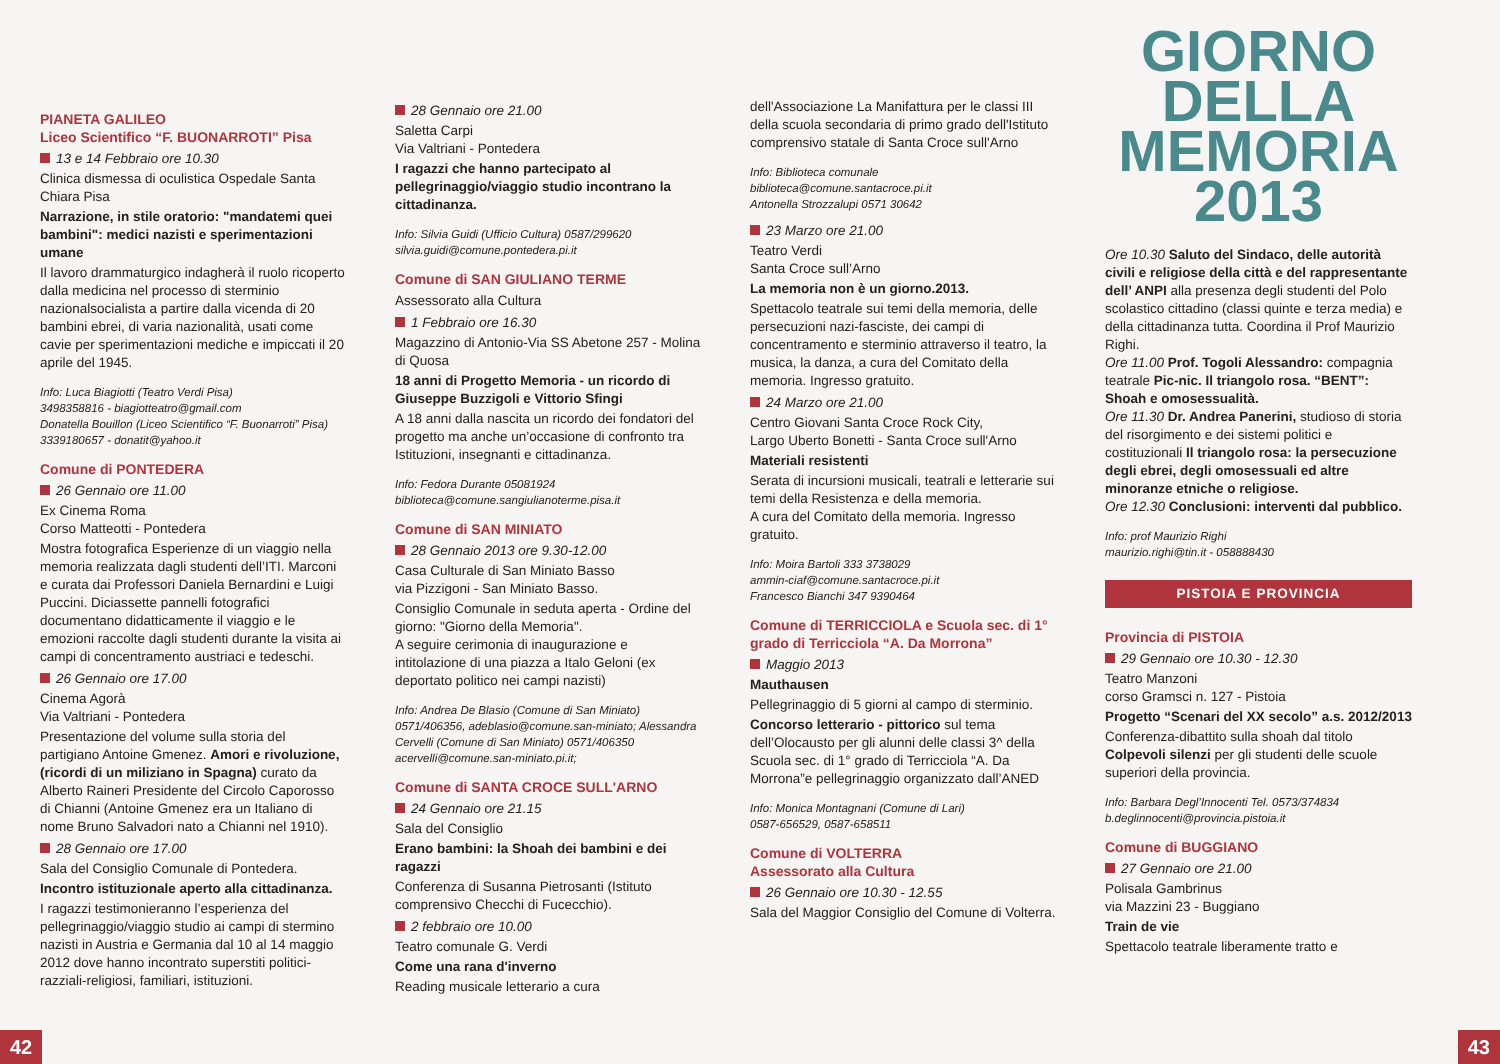PIANETA GALILEO
Liceo Scientifico “F. BUONARROTI” Pisa
13 e 14 Febbraio ore 10.30
Clinica dismessa di oculistica Ospedale Santa Chiara Pisa
Narrazione, in stile oratorio: "mandatemi quei bambini": medici nazisti e sperimentazioni umane
Il lavoro drammaturgico indagherà il ruolo ricoperto dalla medicina nel processo di sterminio nazionalsocialista a partire dalla vicenda di 20 bambini ebrei, di varia nazionalità, usati come cavie per sperimentazioni mediche e impiccati il 20 aprile del 1945.
Info: Luca Biagiotti (Teatro Verdi Pisa)
3498358816 - biagiotteatro@gmail.com
Donatella Bouillon (Liceo Scientifico “F. Buonarroti” Pisa) 3339180657 - donatit@yahoo.it
Comune di PONTEDERA
26 Gennaio ore 11.00
Ex Cinema Roma
Corso Matteotti - Pontedera
Mostra fotografica Esperienze di un viaggio nella memoria realizzata dagli studenti dell’ITI. Marconi e curata dai Professori Daniela Bernardini e Luigi Puccini. Diciassette pannelli fotografici documentano didatticamente il viaggio e le emozioni raccolte dagli studenti durante la visita ai campi di concentramento austriaci e tedeschi.
26 Gennaio ore 17.00
Cinema Agorà
Via Valtriani - Pontedera
Presentazione del volume sulla storia del partigiano Antoine Gmenez. Amori e rivoluzione, (ricordi di un miliziano in Spagna) curato da Alberto Raineri Presidente del Circolo Caporosso di Chianni (Antoine Gmenez era un Italiano di nome Bruno Salvadori nato a Chianni nel 1910).
28 Gennaio ore 17.00
Sala del Consiglio Comunale di Pontedera.
Incontro istituzionale aperto alla cittadinanza.
I ragazzi testimonieranno l’esperienza del pellegrinaggio/viaggio studio ai campi di stermino nazisti in Austria e Germania dal 10 al 14 maggio 2012 dove hanno incontrato superstiti politici-razziali-religiosi, familiari, istituzioni.
28 Gennaio ore 21.00
Saletta Carpi
Via Valtriani - Pontedera
I ragazzi che hanno partecipato al pellegrinaggio/viaggio studio incontrano la cittadinanza.
Info: Silvia Guidi (Ufficio Cultura) 0587/299620
silvia.guidi@comune.pontedera.pi.it
Comune di SAN GIULIANO TERME
Assessorato alla Cultura
1 Febbraio ore 16.30
Magazzino di Antonio-Via SS Abetone 257 - Molina di Quosa
18 anni di Progetto Memoria - un ricordo di Giuseppe Buzzigoli e Vittorio Sfingi
A 18 anni dalla nascita un ricordo dei fondatori del progetto ma anche un’occasione di confronto tra Istituzioni, insegnanti e cittadinanza.
Info: Fedora Durante 05081924
biblioteca@comune.sangiulianoterme.pisa.it
Comune di SAN MINIATO
28 Gennaio 2013 ore 9.30-12.00
Casa Culturale di San Miniato Basso
via Pizzigoni - San Miniato Basso.
Consiglio Comunale in seduta aperta - Ordine del giorno: "Giorno della Memoria".
A seguire cerimonia di inaugurazione e intitolazione di una piazza a Italo Geloni (ex deportato politico nei campi nazisti)
Info: Andrea De Blasio (Comune di San Miniato) 0571/406356, adeblasio@comune.san-miniato; Alessandra Cervelli (Comune di San Miniato) 0571/406350 acervelli@comune.san-miniato.pi.it;
Comune di SANTA CROCE SULL'ARNO
24 Gennaio ore 21.15
Sala del Consiglio
Erano bambini: la Shoah dei bambini e dei ragazzi
Conferenza di Susanna Pietrosanti (Istituto comprensivo Checchi di Fucecchio).
2 febbraio ore 10.00
Teatro comunale G. Verdi
Come una rana d'inverno
Reading musicale letterario a cura
dell'Associazione La Manifattura per le classi III della scuola secondaria di primo grado dell'Istituto comprensivo statale di Santa Croce sull'Arno
Info: Biblioteca comunale
biblioteca@comune.santacroce.pi.it
Antonella Strozzalupi 0571 30642
23 Marzo ore 21.00
Teatro Verdi
Santa Croce sull’Arno
La memoria non è un giorno.2013.
Spettacolo teatrale sui temi della memoria, delle persecuzioni nazi-fasciste, dei campi di concentramento e sterminio attraverso il teatro, la musica, la danza, a cura del Comitato della memoria. Ingresso gratuito.
24 Marzo ore 21.00
Centro Giovani Santa Croce Rock City,
Largo Uberto Bonetti - Santa Croce sull'Arno
Materiali resistenti
Serata di incursioni musicali, teatrali e letterarie sui temi della Resistenza e della memoria.
A cura del Comitato della memoria. Ingresso gratuito.
Info: Moira Bartoli 333 3738029
ammin-ciaf@comune.santacroce.pi.it
Francesco Bianchi 347 9390464
Comune di TERRICCIOLA e Scuola sec. di 1° grado di Terricciola “A. Da Morrona”
Maggio 2013
Mauthausen
Pellegrinaggio di 5 giorni al campo di sterminio.
Concorso letterario - pittorico sul tema dell’Olocausto per gli alunni delle classi 3^ della Scuola sec. di 1° grado di Terricciola “A. Da Morrona”e pellegrinaggio organizzato dall’ANED
Info: Monica Montagnani (Comune di Lari)
0587-656529, 0587-658511
Comune di VOLTERRA
Assessorato alla Cultura
26 Gennaio ore 10.30 - 12.55
Sala del Maggior Consiglio del Comune di Volterra.
GIORNO
DELLA
MEMORIA
2013
Ore 10.30 Saluto del Sindaco, delle autorità civili e religiose della città e del rappresentante dell’ ANPI alla presenza degli studenti del Polo scolastico cittadino (classi quinte e terza media) e della cittadinanza tutta. Coordina il Prof Maurizio Righi.
Ore 11.00 Prof. Togoli Alessandro: compagnia teatrale Pic-nic. Il triangolo rosa. “BENT”: Shoah e omosessualità.
Ore 11.30 Dr. Andrea Panerini, studioso di storia del risorgimento e dei sistemi politici e costituzionali Il triangolo rosa: la persecuzione degli ebrei, degli omosessuali ed altre minoranze etniche o religiose.
Ore 12.30 Conclusioni: interventi dal pubblico.
Info: prof Maurizio Righi
maurizio.righi@tin.it - 058888430
PISTOIA E PROVINCIA
Provincia di PISTOIA
29 Gennaio ore 10.30 - 12.30
Teatro Manzoni
corso Gramsci n. 127 - Pistoia
Progetto “Scenari del XX secolo” a.s. 2012/2013
Conferenza-dibattito sulla shoah dal titolo Colpevoli silenzi per gli studenti delle scuole superiori della provincia.
Info: Barbara Degl’Innocenti Tel. 0573/374834
b.deglinnocenti@provincia.pistoia.it
Comune di BUGGIANO
27 Gennaio ore 21.00
Polisala Gambrinus
via Mazzini 23 - Buggiano
Train de vie
Spettacolo teatrale liberamente tratto e
42 43